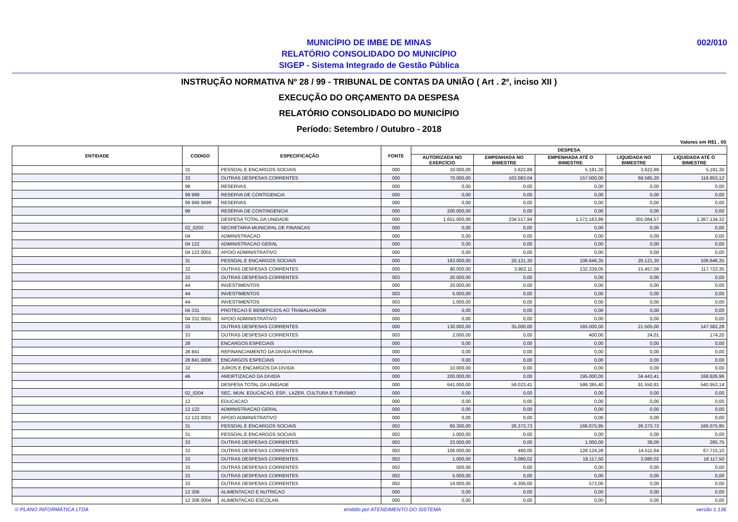MUNICÍPIO DE IMBE DE MINAS
RELATÓRIO CONSOLIDADO DO MUNICÍPIO
SIGEP - Sistema Integrado de Gestão Pública
002/010
INSTRUÇÃO NORMATIVA Nº 28 / 99 - TRIBUNAL DE CONTAS DA UNIÃO ( Art . 2º, inciso XII )
EXECUÇÃO DO ORÇAMENTO DA DESPESA
RELATÓRIO CONSOLIDADO DO MUNICÍPIO
Período: Setembro / Outubro - 2018
Valores em R$1 , 00
| ENTIDADE | CODIGO | ESPECIFICAÇÃO | FONTE | DESPESA | | | | |
| --- | --- | --- | --- | --- | --- | --- | --- | --- |
| | | | | AUTORIZADA NO EXERCÍCIO | EMPENHADA NO BIMESTRE | EMPENHADA ATÉ O BIMESTRE | LIQUIDADA NO BIMESTRE | LIQUIDADA ATÉ O BIMESTRE |
| | 31 | PESSOAL E ENCARGOS SOCIAIS | 000 | 10.000,00 | 3.622,89 | 5.191,30 | 3.622,89 | 5.191,30 |
| | 33 | OUTRAS DESPESAS CORRENTES | 000 | 70.000,00 | 103.083,04 | 157.000,00 | 69.585,20 | 118.853,12 |
| | 99 | RESERVAS | 000 | 0,00 | 0,00 | 0,00 | 0,00 | 0,00 |
| | 99 999 | RESERVA DE CONTIGENCIA | 000 | 0,00 | 0,00 | 0,00 | 0,00 | 0,00 |
| | 99 999 9999 | RESERVAS | 000 | 0,00 | 0,00 | 0,00 | 0,00 | 0,00 |
| | 99 | RESERVA DE CONTINGENCIA | 000 | 200.000,00 | 0,00 | 0,00 | 0,00 | 0,00 |
| | | DESPESA TOTAL DA UNIDADE | 000 | 1.651.000,00 | 234.517,94 | 1.572.163,99 | 301.084,57 | 1.367.134,32 |
| | 02_0203 | SECRETARIA MUNICIPAL DE FINANCAS | 000 | 0,00 | 0,00 | 0,00 | 0,00 | 0,00 |
| | 04 | ADMINISTRACAO | 000 | 0,00 | 0,00 | 0,00 | 0,00 | 0,00 |
| | 04 122 | ADMINISTRACAO GERAL | 000 | 0,00 | 0,00 | 0,00 | 0,00 | 0,00 |
| | 04 122 0001 | APOIO ADMINISTRATIVO | 000 | 0,00 | 0,00 | 0,00 | 0,00 | 0,00 |
| | 31 | PESSOAL E ENCARGOS SOCIAIS | 000 | 163.000,00 | 20.121,30 | 106.646,35 | 20.121,30 | 106.646,35 |
| | 33 | OUTRAS DESPESAS CORRENTES | 000 | 90.000,00 | 3.902,11 | 132.339,05 | 15.457,09 | 117.723,35 |
| | 33 | OUTRAS DESPESAS CORRENTES | 003 | 20.000,00 | 0,00 | 0,00 | 0,00 | 0,00 |
| | 44 | INVESTIMENTOS | 000 | 20.000,00 | 0,00 | 0,00 | 0,00 | 0,00 |
| | 44 | INVESTIMENTOS | 003 | 5.000,00 | 0,00 | 0,00 | 0,00 | 0,00 |
| | 44 | INVESTIMENTOS | 003 | 1.000,00 | 0,00 | 0,00 | 0,00 | 0,00 |
| | 04 331 | PROTECAO E BENEFICIOS AO TRABALHADOR | 000 | 0,00 | 0,00 | 0,00 | 0,00 | 0,00 |
| | 04 331 0001 | APOIO ADMINISTRATIVO | 000 | 0,00 | 0,00 | 0,00 | 0,00 | 0,00 |
| | 33 | OUTRAS DESPESAS CORRENTES | 000 | 130.000,00 | 35.000,00 | 165.000,00 | 21.505,00 | 147.582,28 |
| | 33 | OUTRAS DESPESAS CORRENTES | 003 | 2.000,00 | 0,00 | 400,00 | 24,01 | 174,20 |
| | 28 | ENCARGOS ESPECIAIS | 000 | 0,00 | 0,00 | 0,00 | 0,00 | 0,00 |
| | 28 841 | REFINANCIAMENTO DA DIVIDA INTERNA | 000 | 0,00 | 0,00 | 0,00 | 0,00 | 0,00 |
| | 28 841 0000 | ENCARGOS ESPECIAIS | 000 | 0,00 | 0,00 | 0,00 | 0,00 | 0,00 |
| | 32 | JUROS E ENCARGOS DA DIVIDA | 000 | 10.000,00 | 0,00 | 0,00 | 0,00 | 0,00 |
| | 46 | AMORTIZACAO DA DIVIDA | 000 | 200.000,00 | 0,00 | 195.000,00 | 34.443,41 | 168.826,96 |
| | | DESPESA TOTAL DA UNIDADE | 000 | 641.000,00 | 59.023,41 | 599.385,40 | 91.550,81 | 540.953,14 |
| | 02_0204 | SEC. MUN. EDUCACAO, ESP., LAZER, CULTURA E TURISMO | 000 | 0,00 | 0,00 | 0,00 | 0,00 | 0,00 |
| | 12 | EDUCACAO | 000 | 0,00 | 0,00 | 0,00 | 0,00 | 0,00 |
| | 12 122 | ADMINISTRACAO GERAL | 000 | 0,00 | 0,00 | 0,00 | 0,00 | 0,00 |
| | 12 122 0001 | APOIO ADMINISTRATIVO | 000 | 0,00 | 0,00 | 0,00 | 0,00 | 0,00 |
| | 31 | PESSOAL E ENCARGOS SOCIAIS | 002 | 60.300,00 | 26.373,73 | 166.075,95 | 26.373,73 | 166.075,95 |
| | 31 | PESSOAL E ENCARGOS SOCIAIS | 002 | 1.000,00 | 0,00 | 0,00 | 0,00 | 0,00 |
| | 33 | OUTRAS DESPESAS CORRENTES | 002 | 23.000,00 | 0,00 | 1.000,00 | 38,00 | 265,75 |
| | 33 | OUTRAS DESPESAS CORRENTES | 002 | 106.000,00 | 460,00 | 128.124,28 | 14.511,64 | 67.715,10 |
| | 33 | OUTRAS DESPESAS CORRENTES | 002 | 1.000,00 | 3.080,02 | 18.117,50 | 3.080,02 | 18.117,50 |
| | 33 | OUTRAS DESPESAS CORRENTES | 002 | 500,00 | 0,00 | 0,00 | 0,00 | 0,00 |
| | 33 | OUTRAS DESPESAS CORRENTES | 002 | 5.000,00 | 0,00 | 0,00 | 0,00 | 0,00 |
| | 33 | OUTRAS DESPESAS CORRENTES | 002 | 14.000,00 | -4.300,00 | 573,00 | 0,00 | 0,00 |
| | 12 306 | ALIMENTACAO E NUTRICAO | 000 | 0,00 | 0,00 | 0,00 | 0,00 | 0,00 |
| | 12 306 0004 | ALIMENTACAO ESCOLAR. | 000 | 0,00 | 0,00 | 0,00 | 0,00 | 0,00 |
© PLANO INFORMÁTICA LTDA emitido por ATENDIMENTO DO SISTEMA versão 1.136